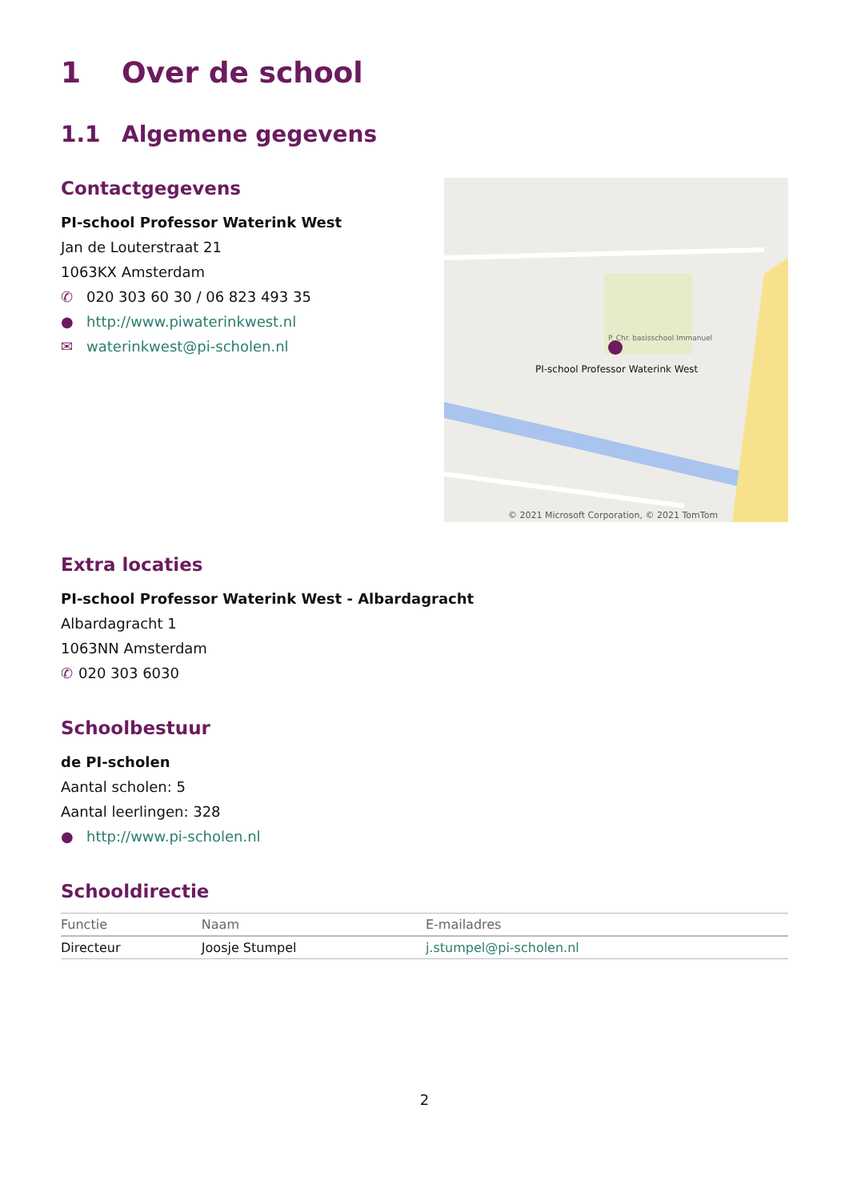1 Over de school
1.1 Algemene gegevens
Contactgegevens
PI-school Professor Waterink West
Jan de Louterstraat 21
1063KX Amsterdam
✆ 020 303 60 30 / 06 823 493 35
● http://www.piwaterinkwest.nl
✉ waterinkwest@pi-scholen.nl
PI-school Professor Waterink West
P. Chr. basisschool Immanuel
© 2021 Microsoft Corporation, © 2021 TomTom
Extra locaties
PI-school Professor Waterink West - Albardagracht
Albardagracht 1
1063NN Amsterdam
✆ 020 303 6030
Schoolbestuur
de PI-scholen
Aantal scholen: 5
Aantal leerlingen: 328
● http://www.pi-scholen.nl
Schooldirectie
| Functie | Naam | E-mailadres |
| --- | --- | --- |
| Directeur | Joosje Stumpel | j.stumpel@pi-scholen.nl |
2